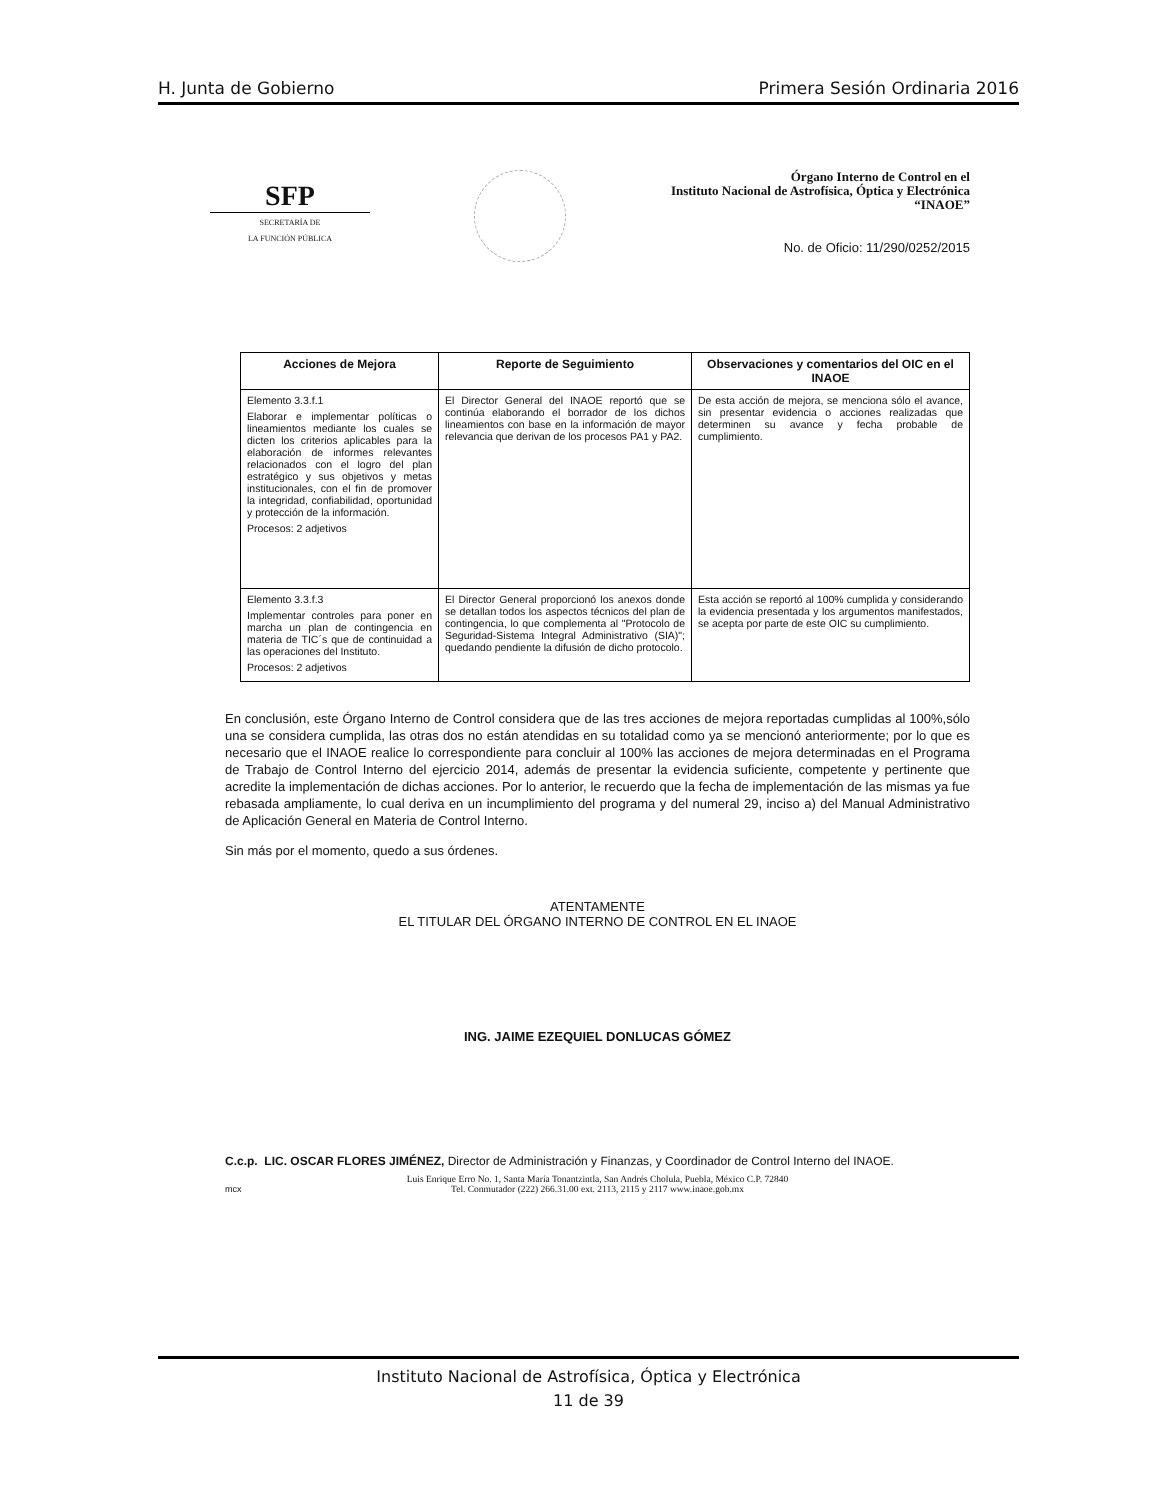H. Junta de Gobierno Primera Sesión Ordinaria 2016
SFP
SECRETARÍA DE
LA FUNCIÓN PÚBLICA
Órgano Interno de Control en el
Instituto Nacional de Astrofísica, Óptica y Electrónica
“INAOE”
No. de Oficio: 11/290/0252/2015
| Acciones de Mejora | Reporte de Seguimiento | Observaciones y comentarios del OIC en el INAOE |
| --- | --- | --- |
| Elemento 3.3.f.1 Elaborar e implementar políticas o lineamientos mediante los cuales se dicten los criterios aplicables para la elaboración de informes relevantes relacionados con el logro del plan estratégico y sus objetivos y metas institucionales, con el fin de promover la integridad, confiabilidad, oportunidad y protección de la información. Procesos: 2 adjetivos | El Director General del INAOE reportó que se continúa elaborando el borrador de los dichos lineamientos con base en la información de mayor relevancia que derivan de los procesos PA1 y PA2. | De esta acción de mejora, se menciona sólo el avance, sin presentar evidencia o acciones realizadas que determinen su avance y fecha probable de cumplimiento. |
| Elemento 3.3.f.3 Implementar controles para poner en marcha un plan de contingencia en materia de TIC´s que de continuidad a las operaciones del Instituto. Procesos: 2 adjetivos | El Director General proporcionó los anexos donde se detallan todos los aspectos técnicos del plan de contingencia, lo que complementa al "Protocolo de Seguridad-Sistema Integral Administrativo (SIA)"; quedando pendiente la difusión de dicho protocolo. | Esta acción se reportó al 100% cumplida y considerando la evidencia presentada y los argumentos manifestados, se acepta por parte de este OIC su cumplimiento. |
En conclusión, este Órgano Interno de Control considera que de las tres acciones de mejora reportadas cumplidas al 100%,sólo una se considera cumplida, las otras dos no están atendidas en su totalidad como ya se mencionó anteriormente; por lo que es necesario que el INAOE realice lo correspondiente para concluir al 100% las acciones de mejora determinadas en el Programa de Trabajo de Control Interno del ejercicio 2014, además de presentar la evidencia suficiente, competente y pertinente que acredite la implementación de dichas acciones. Por lo anterior, le recuerdo que la fecha de implementación de las mismas ya fue rebasada ampliamente, lo cual deriva en un incumplimiento del programa y del numeral 29, inciso a) del Manual Administrativo de Aplicación General en Materia de Control Interno.
Sin más por el momento, quedo a sus órdenes.
ATENTAMENTE
EL TITULAR DEL ÓRGANO INTERNO DE CONTROL EN EL INAOE
ING. JAIME EZEQUIEL DONLUCAS GÓMEZ
C.c.p. LIC. OSCAR FLORES JIMÉNEZ, Director de Administración y Finanzas, y Coordinador de Control Interno del INAOE.
Luis Enrique Erro No. 1, Santa María Tonantzintla, San Andrés Cholula, Puebla, México C.P. 72840
Tel. Conmutador (222) 266.31.00 ext. 2113, 2115 y 2117 www.inaoe.gob.mx
mcx
Instituto Nacional de Astrofísica, Óptica y Electrónica
11 de 39